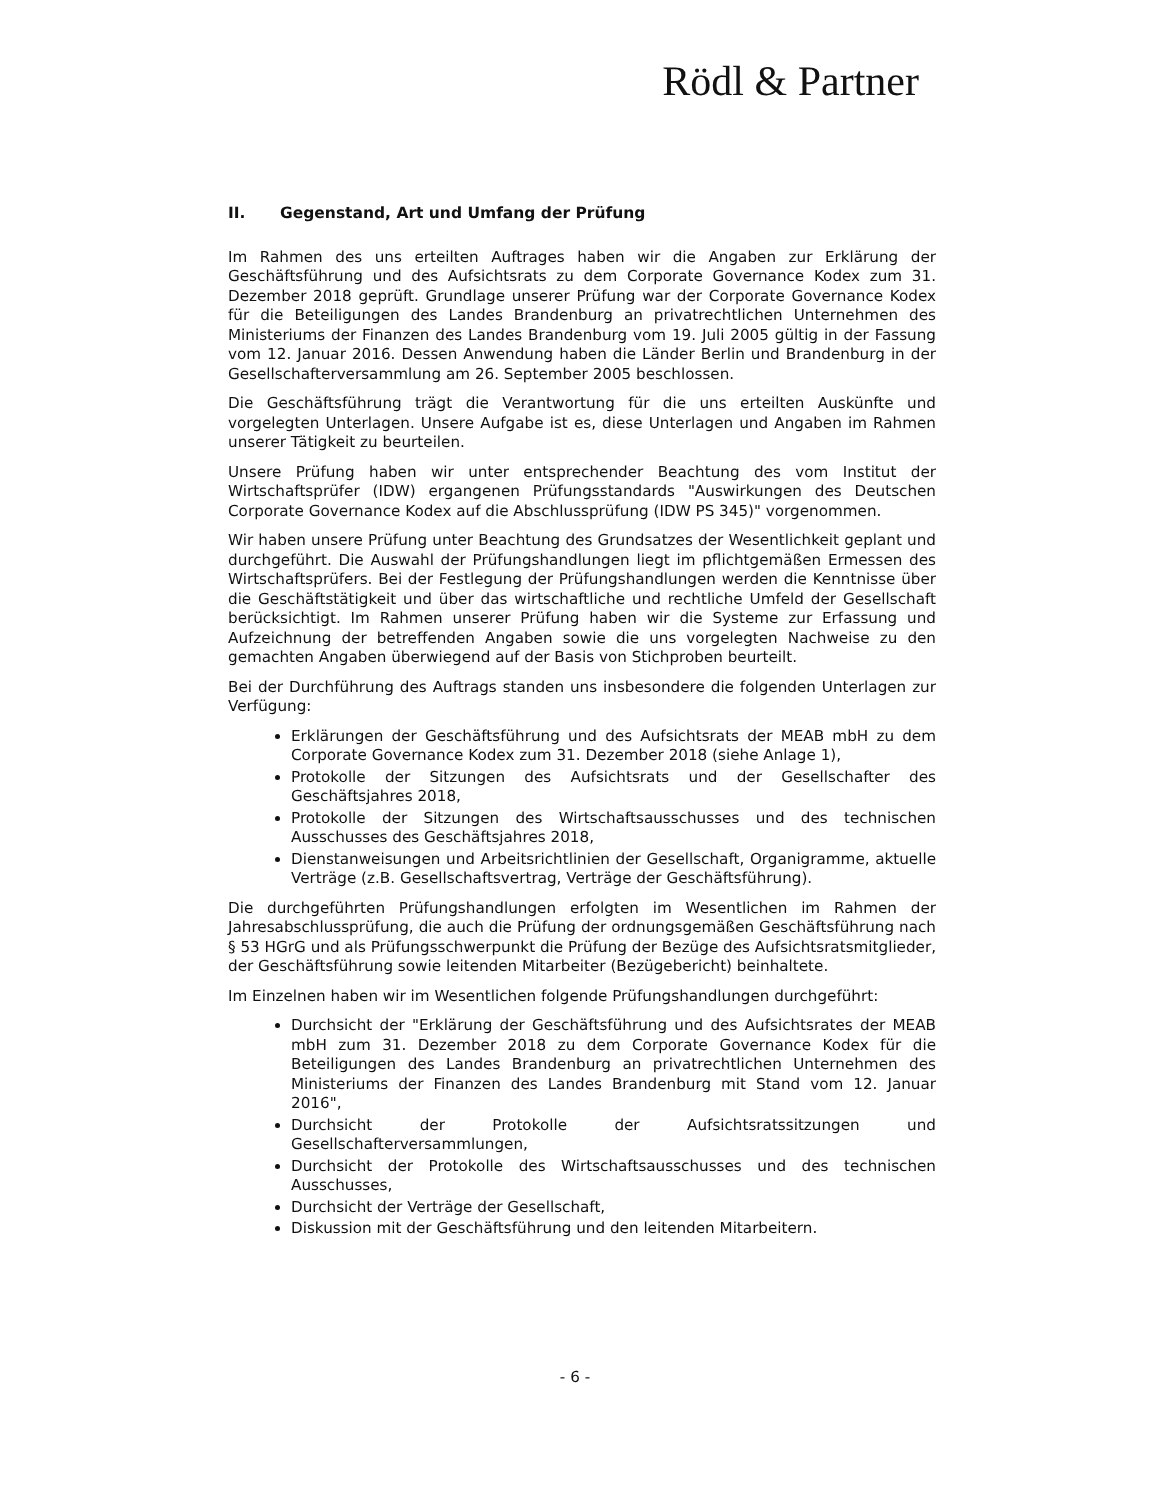Rödl & Partner
II. Gegenstand, Art und Umfang der Prüfung
Im Rahmen des uns erteilten Auftrages haben wir die Angaben zur Erklärung der Geschäftsführung und des Aufsichtsrats zu dem Corporate Governance Kodex zum 31. Dezember 2018 geprüft. Grundlage unserer Prüfung war der Corporate Governance Kodex für die Beteiligungen des Landes Brandenburg an privatrechtlichen Unternehmen des Ministeriums der Finanzen des Landes Brandenburg vom 19. Juli 2005 gültig in der Fassung vom 12. Januar 2016. Dessen Anwendung haben die Länder Berlin und Brandenburg in der Gesellschafterversammlung am 26. September 2005 beschlossen.
Die Geschäftsführung trägt die Verantwortung für die uns erteilten Auskünfte und vorgelegten Unterlagen. Unsere Aufgabe ist es, diese Unterlagen und Angaben im Rahmen unserer Tätigkeit zu beurteilen.
Unsere Prüfung haben wir unter entsprechender Beachtung des vom Institut der Wirtschaftsprüfer (IDW) ergangenen Prüfungsstandards "Auswirkungen des Deutschen Corporate Governance Kodex auf die Abschlussprüfung (IDW PS 345)" vorgenommen.
Wir haben unsere Prüfung unter Beachtung des Grundsatzes der Wesentlichkeit geplant und durchgeführt. Die Auswahl der Prüfungshandlungen liegt im pflichtgemäßen Ermessen des Wirtschaftsprüfers. Bei der Festlegung der Prüfungshandlungen werden die Kenntnisse über die Geschäftstätigkeit und über das wirtschaftliche und rechtliche Umfeld der Gesellschaft berücksichtigt. Im Rahmen unserer Prüfung haben wir die Systeme zur Erfassung und Aufzeichnung der betreffenden Angaben sowie die uns vorgelegten Nachweise zu den gemachten Angaben überwiegend auf der Basis von Stichproben beurteilt.
Bei der Durchführung des Auftrags standen uns insbesondere die folgenden Unterlagen zur Verfügung:
Erklärungen der Geschäftsführung und des Aufsichtsrats der MEAB mbH zu dem Corporate Governance Kodex zum 31. Dezember 2018 (siehe Anlage 1),
Protokolle der Sitzungen des Aufsichtsrats und der Gesellschafter des Geschäftsjahres 2018,
Protokolle der Sitzungen des Wirtschaftsausschusses und des technischen Ausschusses des Geschäftsjahres 2018,
Dienstanweisungen und Arbeitsrichtlinien der Gesellschaft, Organigramme, aktuelle Verträge (z.B. Gesellschaftsvertrag, Verträge der Geschäftsführung).
Die durchgeführten Prüfungshandlungen erfolgten im Wesentlichen im Rahmen der Jahresabschlussprüfung, die auch die Prüfung der ordnungsgemäßen Geschäftsführung nach § 53 HGrG und als Prüfungsschwerpunkt die Prüfung der Bezüge des Aufsichtsratsmitglieder, der Geschäftsführung sowie leitenden Mitarbeiter (Bezügebericht) beinhaltete.
Im Einzelnen haben wir im Wesentlichen folgende Prüfungshandlungen durchgeführt:
Durchsicht der "Erklärung der Geschäftsführung und des Aufsichtsrates der MEAB mbH zum 31. Dezember 2018 zu dem Corporate Governance Kodex für die Beteiligungen des Landes Brandenburg an privatrechtlichen Unternehmen des Ministeriums der Finanzen des Landes Brandenburg mit Stand vom 12. Januar 2016",
Durchsicht der Protokolle der Aufsichtsratssitzungen und Gesellschafterversammlungen,
Durchsicht der Protokolle des Wirtschaftsausschusses und des technischen Ausschusses,
Durchsicht der Verträge der Gesellschaft,
Diskussion mit der Geschäftsführung und den leitenden Mitarbeitern.
- 6 -